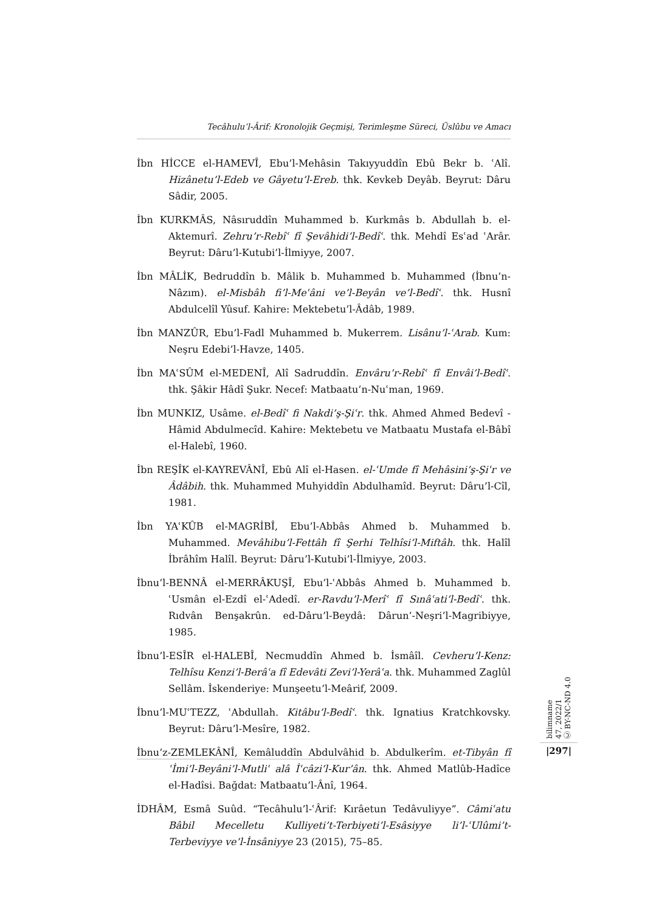Tecâhulu’l-Ârif: Kronolojik Geçmişi, Terimleşme Süreci, Üslûbu ve Amacı
İbn HİCCE el-HAMEVÎ, Ebu’l-Mehâsin Takıyyuddîn Ebû Bekr b. ʿAlî. Hizânetu’l-Edeb ve Gâyetu’l-Ereb. thk. Kevkeb Deyâb. Beyrut: Dâru Sâdir, 2005.
İbn KURKMÂS, Nâsıruddîn Muhammed b. Kurkmâs b. Abdullah b. el-Aktemurî. Zehru’r-Rebîʿ fî Şevâhidi’l-Bedîʿ. thk. Mehdî Esʿad ʿArâr. Beyrut: Dâru’l-Kutubi’l-İlmiyye, 2007.
İbn MÂLİK, Bedruddîn b. Mâlik b. Muhammed b. Muhammed (İbnu’n-Nâzım). el-Misbâh fi’l-Meʿâni ve’l-Beyân ve’l-Bedîʿ. thk. Husnî Abdulcelîl Yûsuf. Kahire: Mektebetu’l-Âdâb, 1989.
İbn MANZÛR, Ebu’l-Fadl Muhammed b. Mukerrem. Lisânu’l-ʿArab. Kum: Neşru Edebi’l-Havze, 1405.
İbn MAʿSÛM el-MEDENÎ, Alî Sadruddîn. Envâru’r-Rebîʿ fî Envâi’l-Bedîʿ. thk. Şâkir Hâdî Şukr. Necef: Matbaatu’n-Nuʿman, 1969.
İbn MUNKIZ, Usâme. el-Bedîʿ fi Nakdi’ş-Şiʿr. thk. Ahmed Ahmed Bedevî - Hâmid Abdulmecîd. Kahire: Mektebetu ve Matbaatu Mustafa el-Bâbî el-Halebî, 1960.
İbn REŞÎK el-KAYREVÂNÎ, Ebû Alî el-Hasen. el-ʿUmde fî Mehâsini’ş-Şiʿr ve Âdâbih. thk. Muhammed Muhyiddîn Abdulhamîd. Beyrut: Dâru’l-Cîl, 1981.
İbn YAʿKÛB el-MAGRİBÎ, Ebu’l-Abbâs Ahmed b. Muhammed b. Muhammed. Mevâhibu’l-Fettâh fî Şerhi Telhîsi’l-Miftâh. thk. Halîl İbrâhîm Halîl. Beyrut: Dâru’l-Kutubi’l-İlmiyye, 2003.
İbnu’l-BENNÂ el-MERRÂKUŞÎ, Ebu’l-ʿAbbâs Ahmed b. Muhammed b. ʿUsmân el-Ezdî el-ʿAdedî. er-Ravdu’l-Merîʿ fî Sınâʿati’l-Bedîʿ. thk. Rıdvân Benşakrûn. ed-Dâru’l-Beydâ: Dârun’-Neşri’l-Magribiyye, 1985.
İbnu’l-ESÎR el-HALEBÎ, Necmuddîn Ahmed b. İsmâîl. Cevheru’l-Kenz: Telhîsu Kenzi’l-Berâʿa fî Edevâti Zevi’l-Yerâʿa. thk. Muhammed Zaglûl Sellâm. İskenderiye: Munşeetu’l-Meârif, 2009.
İbnu’l-MUʿTEZZ, ʿAbdullah. Kitâbu’l-Bedîʿ. thk. Ignatius Kratchkovsky. Beyrut: Dâru’l-Mesîre, 1982.
İbnu’z-ZEMLEKÂNÎ, Kemâluddîn Abdulvâhid b. Abdulkerîm. et-Tibyân fî ʿİmi’l-Beyâni’l-Mutliʿ alâ İʿcâzi’l-Kur’ân. thk. Ahmed Matlûb-Hadîce el-Hadîsi. Bağdat: Matbaatu’l-Ânî, 1964.
İDHÂM, Esmâ Suûd. “Tecâhulu’l-ʿÂrif: Kırâetun Tedâvuliyye”. Câmiʿatu Bâbil Mecelletu Kulliyeti’t-Terbiyeti’l-Esâsiyye li’l-ʿUlûmi’t-Terbeviyye ve’l-İnsâniyye 23 (2015), 75–85.
bilimname
47, 2022/1
Ⓒ BY-NC-ND 4.0
|297|